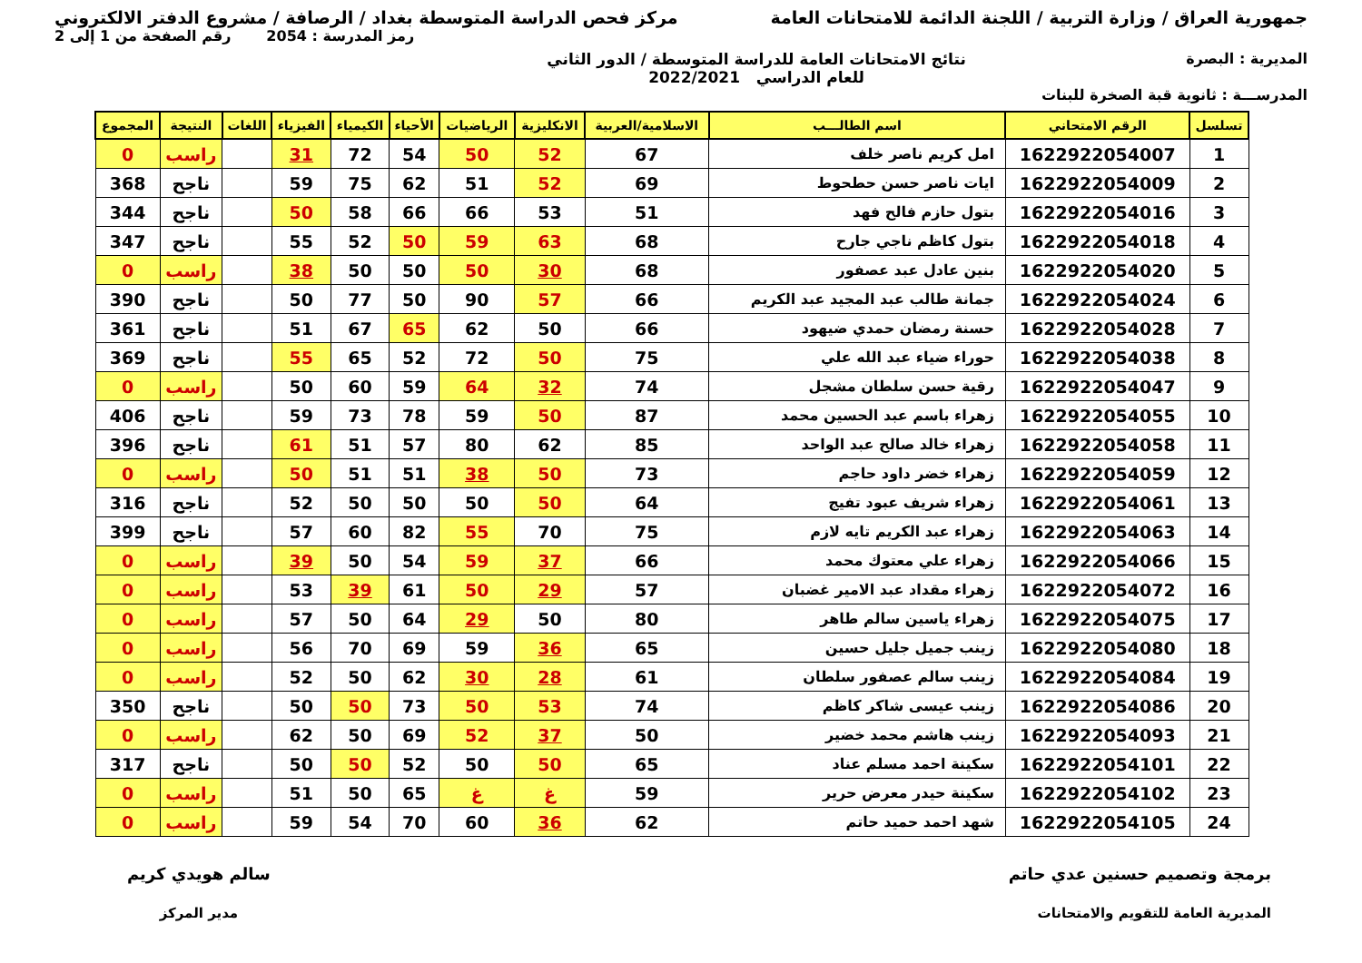جمهورية العراق / وزارة التربية / اللجنة الدائمة للامتحانات العامة
مركز فحص الدراسة المتوسطة بغداد / الرصافة / مشروع الدفتر الالكتروني
رمز المدرسة : 2054 رقم الصفحة من 1 إلى 2
المديرية : البصرة نتائج الامتحانات العامة للدراسة المتوسطة / الدور الثاني
للعام الدراسي 2022/2021
المدرســـة : ثانوية قبة الصخرة للبنات
| تسلسل | الرقم الامتحاني | اسم الطالـــب | الاسلامية/العربية | الانكليزية | الرياضيات | الأحياء | الكيمياء | الفيزياء | اللغات | النتيجة | المجموع |
| --- | --- | --- | --- | --- | --- | --- | --- | --- | --- | --- | --- |
| 1 | 1622922054007 | امل كريم ناصر خلف | 67 | 52 | 50 | 54 | 72 | 31 | | راسب | 0 |
| 2 | 1622922054009 | ايات ناصر حسن حطحوط | 69 | 52 | 51 | 62 | 75 | 59 | | ناجح | 368 |
| 3 | 1622922054016 | بتول حازم فالح فهد | 51 | 53 | 66 | 66 | 58 | 50 | | ناجح | 344 |
| 4 | 1622922054018 | بتول كاظم ناجي جارح | 68 | 63 | 59 | 50 | 52 | 55 | | ناجح | 347 |
| 5 | 1622922054020 | بنين عادل عبد عصفور | 68 | 30 | 50 | 50 | 50 | 38 | | راسب | 0 |
| 6 | 1622922054024 | جمانة طالب عبد المجيد عبد الكريم | 66 | 57 | 90 | 50 | 77 | 50 | | ناجح | 390 |
| 7 | 1622922054028 | حسنة رمضان حمدي ضيهود | 66 | 50 | 62 | 65 | 67 | 51 | | ناجح | 361 |
| 8 | 1622922054038 | حوراء ضياء عبد الله علي | 75 | 50 | 72 | 52 | 65 | 55 | | ناجح | 369 |
| 9 | 1622922054047 | رقية حسن سلطان مشجل | 74 | 32 | 64 | 59 | 60 | 50 | | راسب | 0 |
| 10 | 1622922054055 | زهراء باسم عبد الحسين محمد | 87 | 50 | 59 | 78 | 73 | 59 | | ناجح | 406 |
| 11 | 1622922054058 | زهراء خالد صالح عبد الواحد | 85 | 62 | 80 | 57 | 51 | 61 | | ناجح | 396 |
| 12 | 1622922054059 | زهراء خضر داود حاجم | 73 | 50 | 38 | 51 | 51 | 50 | | راسب | 0 |
| 13 | 1622922054061 | زهراء شريف عبود تفيج | 64 | 50 | 50 | 50 | 50 | 52 | | ناجح | 316 |
| 14 | 1622922054063 | زهراء عبد الكريم تايه لازم | 75 | 70 | 55 | 82 | 60 | 57 | | ناجح | 399 |
| 15 | 1622922054066 | زهراء علي معتوك محمد | 66 | 37 | 59 | 54 | 50 | 39 | | راسب | 0 |
| 16 | 1622922054072 | زهراء مقداد عبد الامير غضبان | 57 | 29 | 50 | 61 | 39 | 53 | | راسب | 0 |
| 17 | 1622922054075 | زهراء ياسين سالم طاهر | 80 | 50 | 29 | 64 | 50 | 57 | | راسب | 0 |
| 18 | 1622922054080 | زينب جميل جليل حسين | 65 | 36 | 59 | 69 | 70 | 56 | | راسب | 0 |
| 19 | 1622922054084 | زينب سالم عصفور سلطان | 61 | 28 | 30 | 62 | 50 | 52 | | راسب | 0 |
| 20 | 1622922054086 | زينب عيسى شاكر كاظم | 74 | 53 | 50 | 73 | 50 | 50 | | ناجح | 350 |
| 21 | 1622922054093 | زينب هاشم محمد خضير | 50 | 37 | 52 | 69 | 50 | 62 | | راسب | 0 |
| 22 | 1622922054101 | سكينة احمد مسلم عناد | 65 | 50 | 50 | 52 | 50 | 50 | | ناجح | 317 |
| 23 | 1622922054102 | سكينة حيدر معرض حرير | 59 | غ | غ | 65 | 50 | 51 | | راسب | 0 |
| 24 | 1622922054105 | شهد احمد حميد حاتم | 62 | 36 | 60 | 70 | 54 | 59 | | راسب | 0 |
برمجة وتصميم حسنين عدي حاتم
المديرية العامة للتقويم والامتحانات
سالم هويدي كريم
مدير المركز